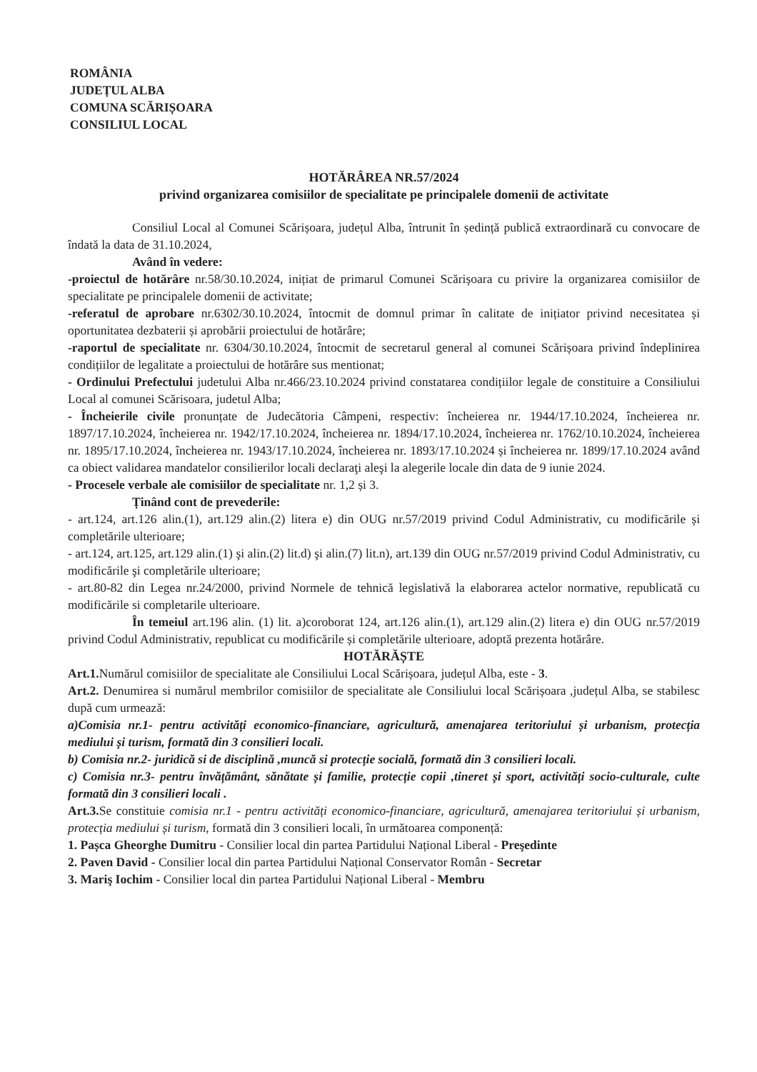ROMÂNIA
JUDEȚUL ALBA
COMUNA SCĂRIȘOARA
CONSILIUL LOCAL
HOTĂRÂREA NR.57/2024
privind organizarea comisiilor de specialitate pe principalele domenii de activitate
Consiliul Local al Comunei Scărișoara, județul Alba, întrunit în ședință publică extraordinară cu convocare de îndată la data de 31.10.2024,
Având în vedere:
-proiectul de hotărâre nr.58/30.10.2024, inițiat de primarul Comunei Scărișoara cu privire la organizarea comisiilor de specialitate pe principalele domenii de activitate;
-referatul de aprobare nr.6302/30.10.2024, întocmit de domnul primar în calitate de inițiator privind necesitatea și oportunitatea dezbaterii și aprobării proiectului de hotărâre;
-raportul de specialitate nr. 6304/30.10.2024, întocmit de secretarul general al comunei Scărișoara privind îndeplinirea condițiilor de legalitate a proiectului de hotărâre sus mentionat;
- Ordinului Prefectului judetului Alba nr.466/23.10.2024 privind constatarea condițiilor legale de constituire a Consiliului Local al comunei Scărisoara, judetul Alba;
- Încheierile civile pronunțate de Judecătoria Câmpeni, respectiv: încheierea nr. 1944/17.10.2024, încheierea nr. 1897/17.10.2024, încheierea nr. 1942/17.10.2024, încheierea nr. 1894/17.10.2024, încheierea nr. 1762/10.10.2024, încheierea nr. 1895/17.10.2024, încheierea nr. 1943/17.10.2024, încheierea nr. 1893/17.10.2024 și încheierea nr. 1899/17.10.2024 având ca obiect validarea mandatelor consilierilor locali declaraţi aleşi la alegerile locale din data de 9 iunie 2024.
- Procesele verbale ale comisiilor de specialitate nr. 1,2 și 3.
Ținând cont de prevederile:
- art.124, art.126 alin.(1), art.129 alin.(2) litera e) din OUG nr.57/2019 privind Codul Administrativ, cu modificările și completările ulterioare;
- art.124, art.125, art.129 alin.(1) şi alin.(2) lit.d) şi alin.(7) lit.n), art.139 din OUG nr.57/2019 privind Codul Administrativ, cu modificările şi completările ulterioare;
- art.80-82 din Legea nr.24/2000, privind Normele de tehnică legislativă la elaborarea actelor normative, republicată cu modificările si completarile ulterioare.
În temeiul art.196 alin. (1) lit. a)coroborat 124, art.126 alin.(1), art.129 alin.(2) litera e) din OUG nr.57/2019 privind Codul Administrativ, republicat cu modificările și completările ulterioare, adoptă prezenta hotărâre.
HOTĂRĂȘTE
Art.1. Numărul comisiilor de specialitate ale Consiliului Local Scărișoara, județul Alba, este - 3.
Art.2. Denumirea si numărul membrilor comisiilor de specialitate ale Consiliului local Scărișoara ,județul Alba, se stabilesc după cum urmează:
a)Comisia nr.1- pentru activități economico-financiare, agricultură, amenajarea teritoriului și urbanism, protecția mediului și turism, formată din 3 consilieri locali.
b) Comisia nr.2- juridică si de disciplină ,muncă si protecție socială, formată din 3 consilieri locali.
c) Comisia nr.3- pentru învățământ, sănătate și familie, protecție copii ,tineret și sport, activități socio-culturale, culte formată din 3 consilieri locali .
Art.3. Se constituie comisia nr.1 - pentru activități economico-financiare, agricultură, amenajarea teritoriului și urbanism, protecția mediului și turism, formată din 3 consilieri locali, în următoarea componență:
1. Pașca Gheorghe Dumitru - Consilier local din partea Partidului Național Liberal - Preşedinte
2. Paven David - Consilier local din partea Partidului Național Conservator Român - Secretar
3. Mariş Iochim - Consilier local din partea Partidului Național Liberal - Membru